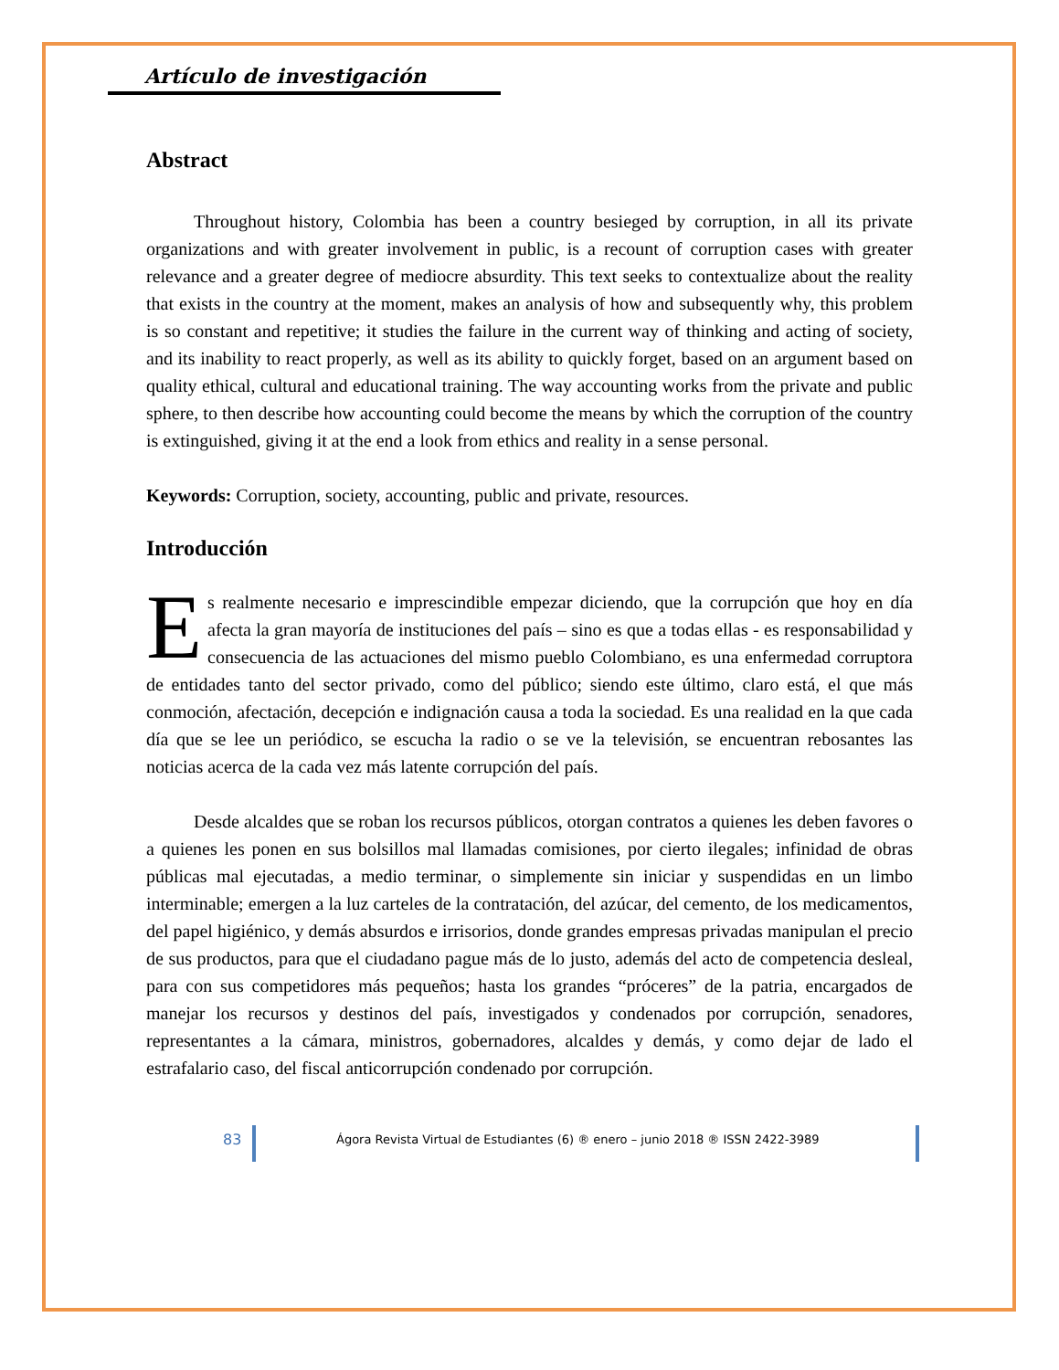Artículo de investigación
Abstract
Throughout history, Colombia has been a country besieged by corruption, in all its private organizations and with greater involvement in public, is a recount of corruption cases with greater relevance and a greater degree of mediocre absurdity. This text seeks to contextualize about the reality that exists in the country at the moment, makes an analysis of how and subsequently why, this problem is so constant and repetitive; it studies the failure in the current way of thinking and acting of society, and its inability to react properly, as well as its ability to quickly forget, based on an argument based on quality ethical, cultural and educational training. The way accounting works from the private and public sphere, to then describe how accounting could become the means by which the corruption of the country is extinguished, giving it at the end a look from ethics and reality in a sense personal.
Keywords: Corruption, society, accounting, public and private, resources.
Introducción
Es realmente necesario e imprescindible empezar diciendo, que la corrupción que hoy en día afecta la gran mayoría de instituciones del país – sino es que a todas ellas - es responsabilidad y consecuencia de las actuaciones del mismo pueblo Colombiano, es una enfermedad corruptora de entidades tanto del sector privado, como del público; siendo este último, claro está, el que más conmoción, afectación, decepción e indignación causa a toda la sociedad. Es una realidad en la que cada día que se lee un periódico, se escucha la radio o se ve la televisión, se encuentran rebosantes las noticias acerca de la cada vez más latente corrupción del país.
Desde alcaldes que se roban los recursos públicos, otorgan contratos a quienes les deben favores o a quienes les ponen en sus bolsillos mal llamadas comisiones, por cierto ilegales; infinidad de obras públicas mal ejecutadas, a medio terminar, o simplemente sin iniciar y suspendidas en un limbo interminable; emergen a la luz carteles de la contratación, del azúcar, del cemento, de los medicamentos, del papel higiénico, y demás absurdos e irrisorios, donde grandes empresas privadas manipulan el precio de sus productos, para que el ciudadano pague más de lo justo, además del acto de competencia desleal, para con sus competidores más pequeños; hasta los grandes “próceres” de la patria, encargados de manejar los recursos y destinos del país, investigados y condenados por corrupción, senadores, representantes a la cámara, ministros, gobernadores, alcaldes y demás, y como dejar de lado el estrafalario caso, del fiscal anticorrupción condenado por corrupción.
83
Ágora Revista Virtual de Estudiantes (6) ® enero – junio 2018 ® ISSN 2422-3989